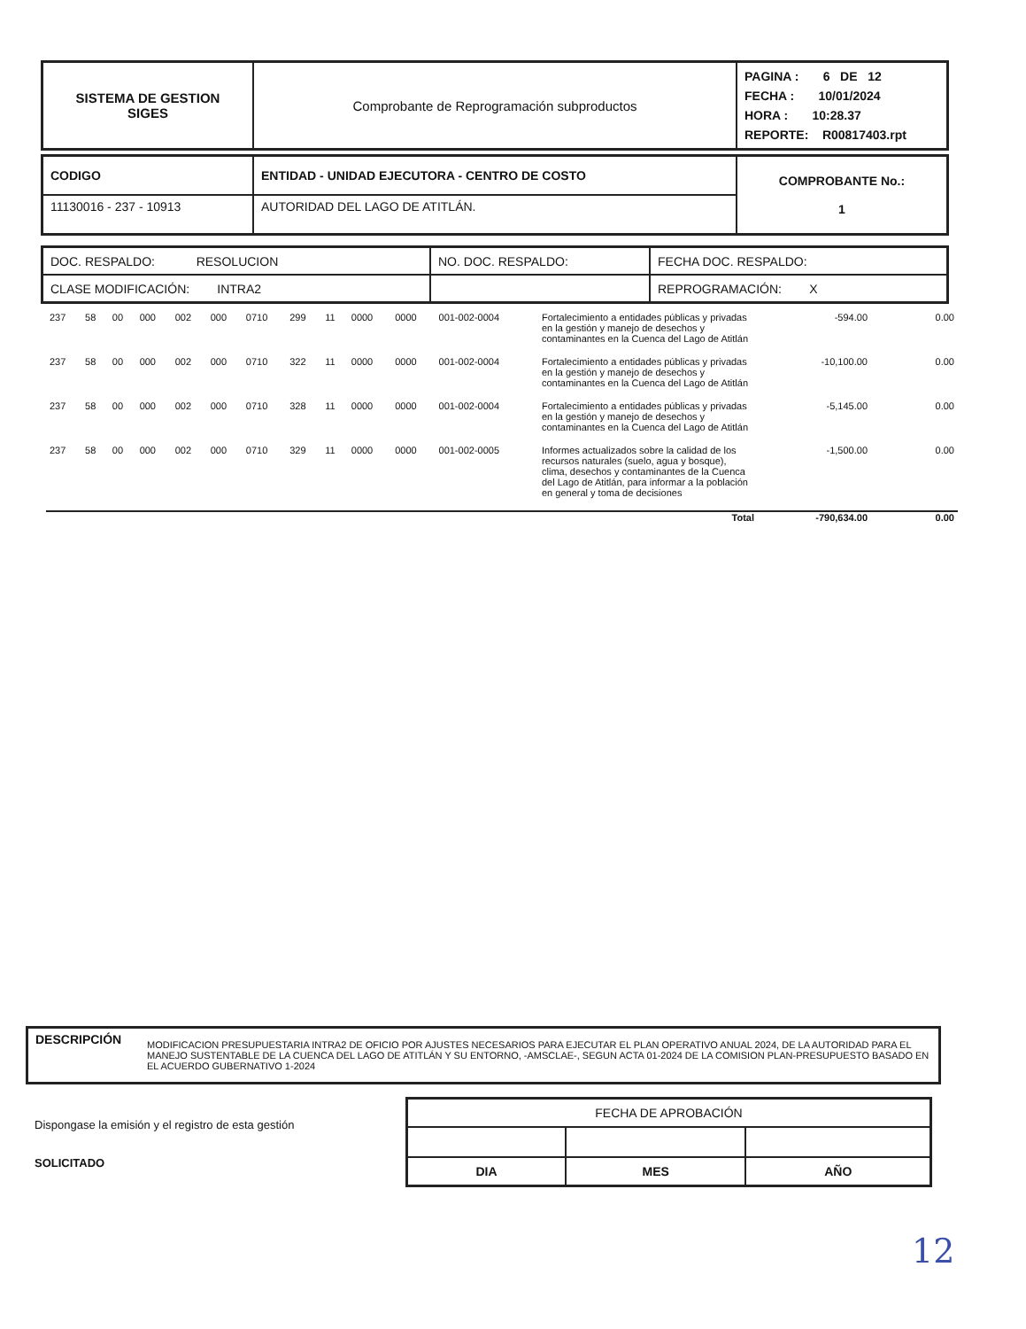| SISTEMA DE GESTION SIGES | Comprobante de Reprogramación subproductos | PAGINA : 6 DE 12 FECHA : 10/01/2024 HORA : 10:28.37 REPORTE: R00817403.rpt |
| CODIGO | ENTIDAD - UNIDAD EJECUTORA - CENTRO DE COSTO | COMPROBANTE No.: 1 |
| 11130016 - 237 - 10913 | AUTORIDAD DEL LAGO DE ATITLÁN. | |
| DOC. RESPALDO: RESOLUCION | NO. DOC. RESPALDO: | FECHA DOC. RESPALDO: |
| CLASE MODIFICACIÓN: INTRA2 | | REPROGRAMACIÓN: X |
| 237 | 58 | 00 | 000 | 002 | 000 | 0710 | 299 | 11 | 0000 | 0000 | 001-002-0004 | Fortalecimiento a entidades públicas y privadas en la gestión y manejo de desechos y contaminantes en la Cuenca del Lago de Atitlán | -594.00 | 0.00 |
| 237 | 58 | 00 | 000 | 002 | 000 | 0710 | 322 | 11 | 0000 | 0000 | 001-002-0004 | Fortalecimiento a entidades públicas y privadas en la gestión y manejo de desechos y contaminantes en la Cuenca del Lago de Atitlán | -10,100.00 | 0.00 |
| 237 | 58 | 00 | 000 | 002 | 000 | 0710 | 328 | 11 | 0000 | 0000 | 001-002-0004 | Fortalecimiento a entidades públicas y privadas en la gestión y manejo de desechos y contaminantes en la Cuenca del Lago de Atitlán | -5,145.00 | 0.00 |
| 237 | 58 | 00 | 000 | 002 | 000 | 0710 | 329 | 11 | 0000 | 0000 | 001-002-0005 | Informes actualizados sobre la calidad de los recursos naturales (suelo, agua y bosque), clima, desechos y contaminantes de la Cuenca del Lago de Atitlán, para informar a la población en general y toma de decisiones | -1,500.00 | 0.00 |
| Total | | | | | | | | | | | | | -790,634.00 | 0.00 |
| DESCRIPCIÓN | MODIFICACION PRESUPUESTARIA INTRA2 DE OFICIO POR AJUSTES NECESARIOS PARA EJECUTAR EL PLAN OPERATIVO ANUAL 2024, DE LA AUTORIDAD PARA EL MANEJO SUSTENTABLE DE LA CUENCA DEL LAGO DE ATITLÁN Y SU ENTORNO, -AMSCLAE-, SEGUN ACTA 01-2024 DE LA COMISION PLAN-PRESUPUESTO BASADO EN EL ACUERDO GUBERNATIVO 1-2024 |
Dispongase la emisión y el registro de esta gestión
SOLICITADO
| FECHA DE APROBACIÓN | | |
| DIA | MES | AÑO |
12